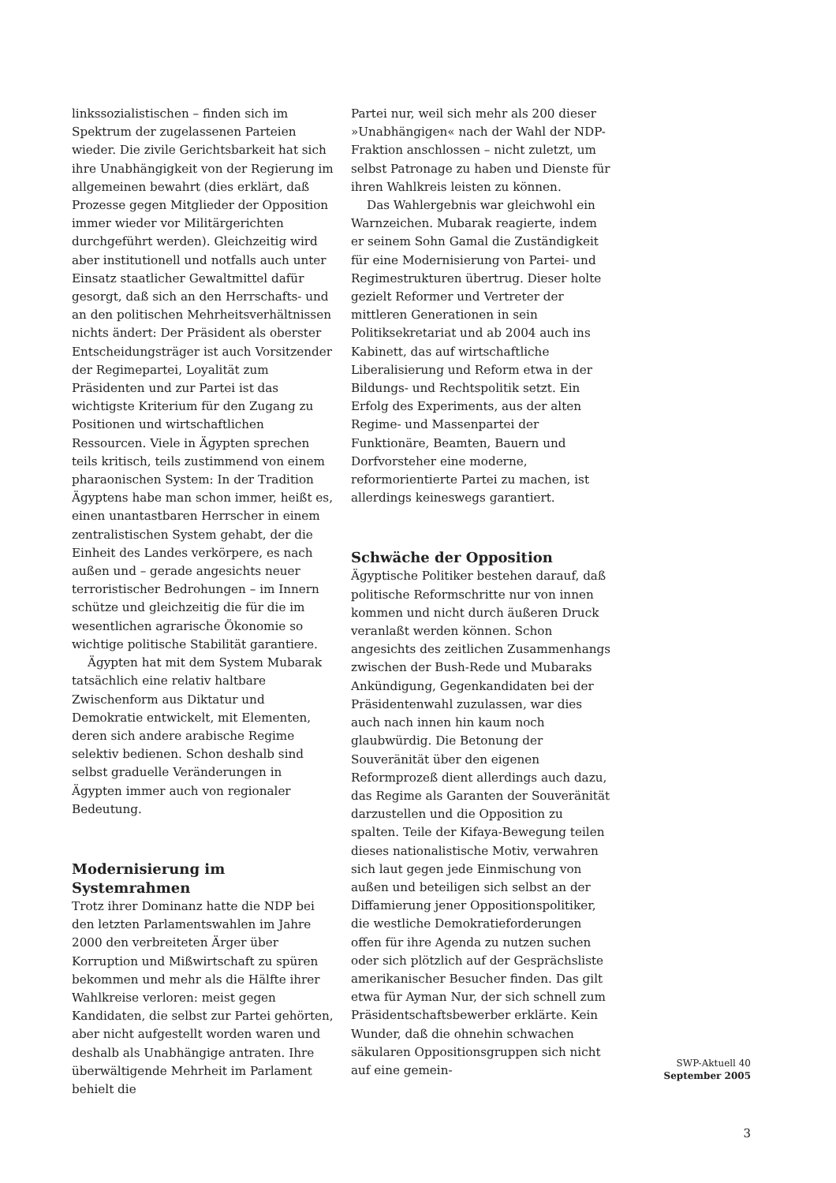linkssozialistischen – finden sich im Spektrum der zugelassenen Parteien wieder. Die zivile Gerichtsbarkeit hat sich ihre Unabhängigkeit von der Regierung im allgemeinen bewahrt (dies erklärt, daß Prozesse gegen Mitglieder der Opposition immer wieder vor Militärgerichten durchgeführt werden). Gleichzeitig wird aber institutionell und notfalls auch unter Einsatz staatlicher Gewaltmittel dafür gesorgt, daß sich an den Herrschafts- und an den politischen Mehrheitsverhältnissen nichts ändert: Der Präsident als oberster Entscheidungsträger ist auch Vorsitzender der Regimepartei, Loyalität zum Präsidenten und zur Partei ist das wichtigste Kriterium für den Zugang zu Positionen und wirtschaftlichen Ressourcen. Viele in Ägypten sprechen teils kritisch, teils zustimmend von einem pharaonischen System: In der Tradition Ägyptens habe man schon immer, heißt es, einen unantastbaren Herrscher in einem zentralistischen System gehabt, der die Einheit des Landes verkörpere, es nach außen und – gerade angesichts neuer terroristischer Bedrohungen – im Innern schütze und gleichzeitig die für die im wesentlichen agrarische Ökonomie so wichtige politische Stabilität garantiere.
Ägypten hat mit dem System Mubarak tatsächlich eine relativ haltbare Zwischenform aus Diktatur und Demokratie entwickelt, mit Elementen, deren sich andere arabische Regime selektiv bedienen. Schon deshalb sind selbst graduelle Veränderungen in Ägypten immer auch von regionaler Bedeutung.
Modernisierung im Systemrahmen
Trotz ihrer Dominanz hatte die NDP bei den letzten Parlamentswahlen im Jahre 2000 den verbreiteten Ärger über Korruption und Mißwirtschaft zu spüren bekommen und mehr als die Hälfte ihrer Wahlkreise verloren: meist gegen Kandidaten, die selbst zur Partei gehörten, aber nicht aufgestellt worden waren und deshalb als Unabhängige antraten. Ihre überwältigende Mehrheit im Parlament behielt die
Partei nur, weil sich mehr als 200 dieser »Unabhängigen« nach der Wahl der NDP-Fraktion anschlossen – nicht zuletzt, um selbst Patronage zu haben und Dienste für ihren Wahlkreis leisten zu können.
Das Wahlergebnis war gleichwohl ein Warnzeichen. Mubarak reagierte, indem er seinem Sohn Gamal die Zuständigkeit für eine Modernisierung von Partei- und Regimestrukturen übertrug. Dieser holte gezielt Reformer und Vertreter der mittleren Generationen in sein Politiksekretariat und ab 2004 auch ins Kabinett, das auf wirtschaftliche Liberalisierung und Reform etwa in der Bildungs- und Rechtspolitik setzt. Ein Erfolg des Experiments, aus der alten Regime- und Massenpartei der Funktionäre, Beamten, Bauern und Dorfvorsteher eine moderne, reformorientierte Partei zu machen, ist allerdings keineswegs garantiert.
Schwäche der Opposition
Ägyptische Politiker bestehen darauf, daß politische Reformschritte nur von innen kommen und nicht durch äußeren Druck veranlaßt werden können. Schon angesichts des zeitlichen Zusammenhangs zwischen der Bush-Rede und Mubaraks Ankündigung, Gegenkandidaten bei der Präsidentenwahl zuzulassen, war dies auch nach innen hin kaum noch glaubwürdig. Die Betonung der Souveränität über den eigenen Reformprozeß dient allerdings auch dazu, das Regime als Garanten der Souveränität darzustellen und die Opposition zu spalten. Teile der Kifaya-Bewegung teilen dieses nationalistische Motiv, verwahren sich laut gegen jede Einmischung von außen und beteiligen sich selbst an der Diffamierung jener Oppositionspolitiker, die westliche Demokratieforderungen offen für ihre Agenda zu nutzen suchen oder sich plötzlich auf der Gesprächsliste amerikanischer Besucher finden. Das gilt etwa für Ayman Nur, der sich schnell zum Präsidentschaftsbewerber erklärte. Kein Wunder, daß die ohnehin schwachen säkularen Oppositionsgruppen sich nicht auf eine gemein-
SWP-Aktuell 40
September 2005
3